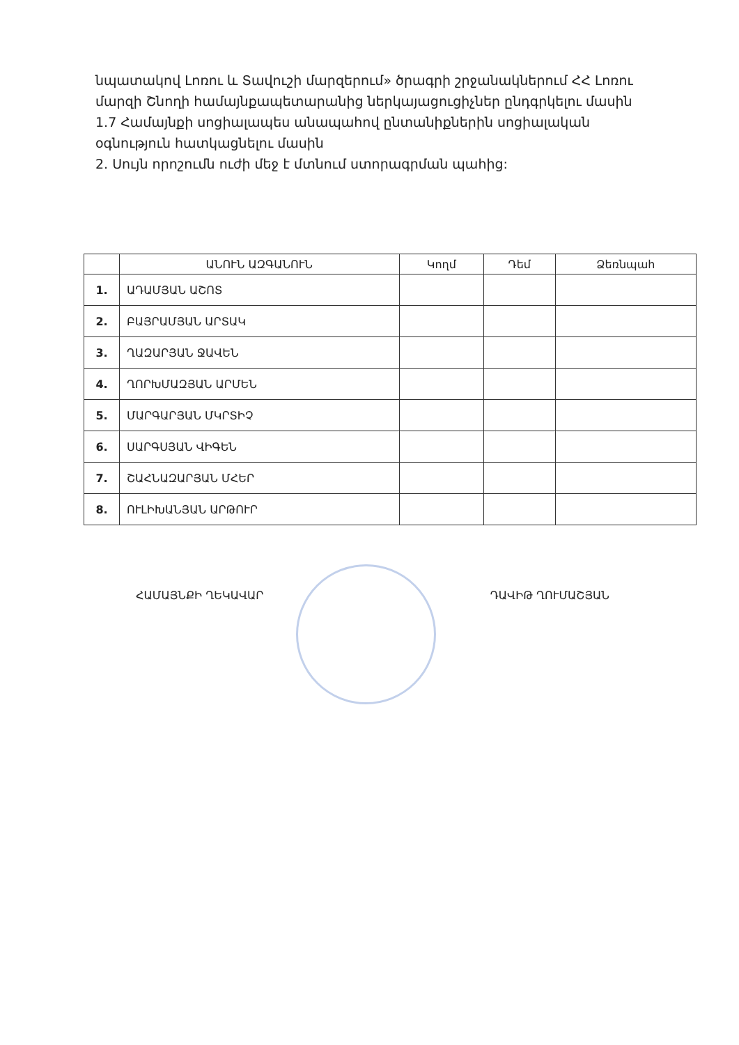նպատակով Լոռու և Տավուշի մարզերում» ծրագրի շրջանակներում ՀՀ Լոռու մարզի Շնողի համայնքապետարանից ներկայացուցիչներ ընդգրկելու մասին
1.7 Համայնքի սոցիալապես անապահով ընտանիքներին սոցիալական օգնություն հատկացնելու մասին
2. Սույն որոշումն ուժի մեջ է մտնում ստորագրման պահից:
| | ԱՆՈՒՆ ԱԶԳԱՆՈՒՆ | Կողմ | Դեմ | Ձեռնպահ |
| --- | --- | --- | --- | --- |
| 1. | ԱԴԱՄՅԱՆ ԱՇՈՏ | | | |
| 2. | ԲԱՅՐԱՄՅԱՆ ԱՐՏԱԿ | | | |
| 3. | ՂԱԶԱՐՅԱՆ ՋԱՎԵՆ | | | |
| 4. | ՂՈՐԽՄԱԶՅԱՆ ԱՐՄԵՆ | | | |
| 5. | ՄԱՐԳԱՐՅԱՆ ՄԿՐՏԻՉ | | | |
| 6. | ՍԱՐԳՍՅԱՆ ՎԻԳԵՆ | | | |
| 7. | ՇԱՀՆԱԶԱՐՅԱՆ ՄՀԵՐ | | | |
| 8. | ՈՒԼԻԽԱՆՅԱՆ ԱՐԹՈՒՐ | | | |
ՀԱՄԱՅՆՔԻ ՂԵԿԱՎԱՐ ԴԱՎԻԹ ՂՈՒՄԱՇՅԱՆ